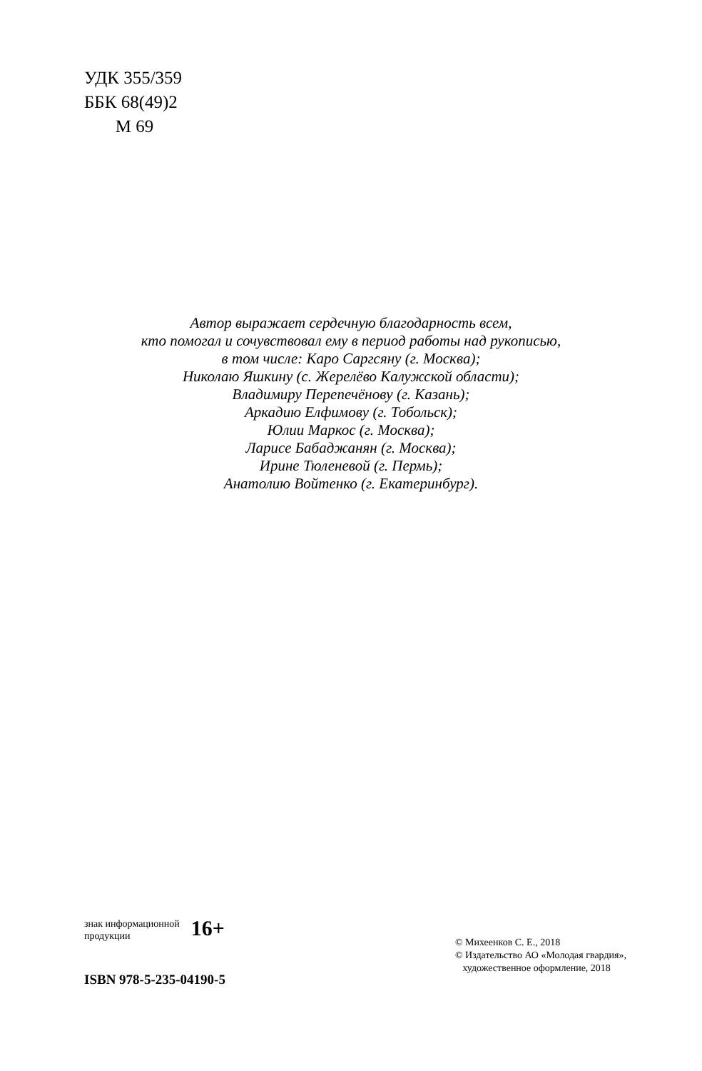УДК 355/359
ББК 68(49)2
М 69
Автор выражает сердечную благодарность всем,
кто помогал и сочувствовал ему в период работы над рукописью,
в том числе: Каро Саргсяну (г. Москва);
Николаю Яшкину (с. Жерелёво Калужской области);
Владимиру Перепечёнову (г. Казань);
Аркадию Елфимову (г. Тобольск);
Юлии Маркос (г. Москва);
Ларисе Бабаджанян (г. Москва);
Ирине Тюленевой (г. Пермь);
Анатолию Войтенко (г. Екатеринбург).
знак информационной
продукции 16+
ISBN 978-5-235-04190-5
© Михеенков С. Е., 2018
© Издательство АО «Молодая гвардия»,
художественное оформление, 2018